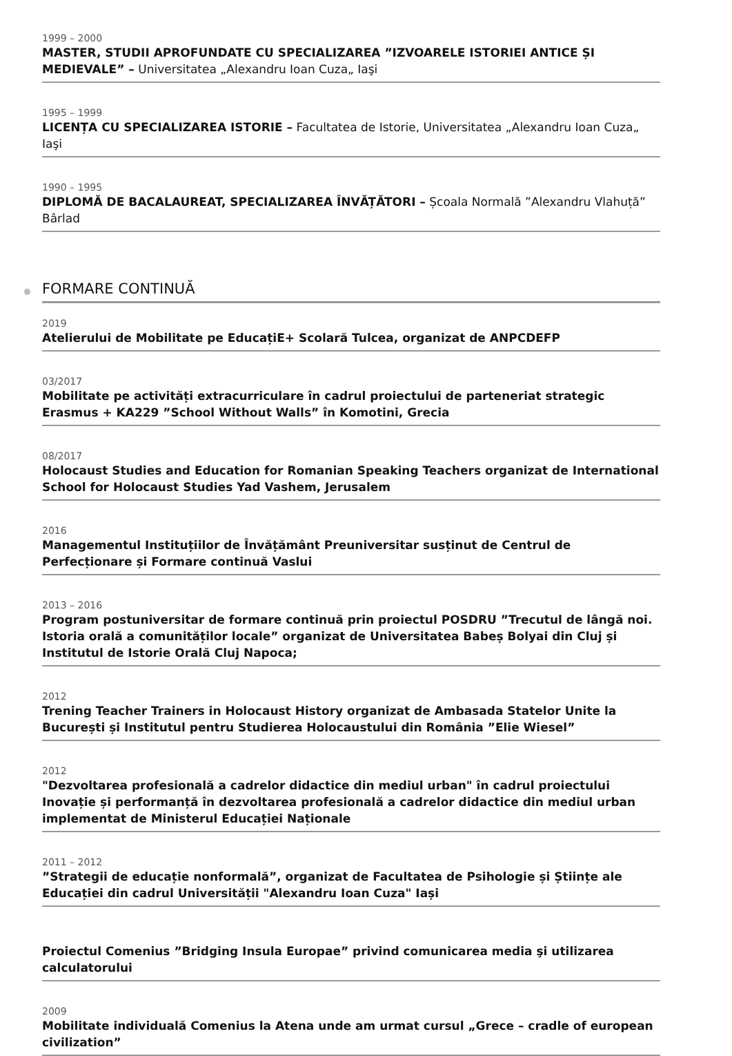1999 – 2000
MASTER, STUDII APROFUNDATE CU SPECIALIZAREA ”IZVOARELE ISTORIEI ANTICE ȘI MEDIEVALE” – Universitatea „Alexandru Ioan Cuza„ Iaşi
1995 – 1999
LICENȚA CU SPECIALIZAREA ISTORIE – Facultatea de Istorie, Universitatea „Alexandru Ioan Cuza„ Iaşi
1990 – 1995
DIPLOMĂ DE BACALAUREAT, SPECIALIZAREA ÎNVĂȚĂTORI – Școala Normală ”Alexandru Vlahuță” Bârlad
FORMARE CONTINUĂ
2019
Atelierului de Mobilitate pe EducațiE+ Scolară Tulcea, organizat de ANPCDEFP
03/2017
Mobilitate pe activități extracurriculare în cadrul proiectului de parteneriat strategic Erasmus + KA229 ”School Without Walls” în Komotini, Grecia
08/2017
Holocaust Studies and Education for Romanian Speaking Teachers organizat de International School for Holocaust Studies Yad Vashem, Jerusalem
2016
Managementul Instituțiilor de Învățământ Preuniversitar susținut de Centrul de Perfecționare și Formare continuă Vaslui
2013 – 2016
Program postuniversitar de formare continuă prin proiectul POSDRU ”Trecutul de lângă noi. Istoria orală a comunităților locale” organizat de Universitatea Babeș Bolyai din Cluj și Institutul de Istorie Orală Cluj Napoca;
2012
Trening Teacher Trainers in Holocaust History organizat de Ambasada Statelor Unite la București și Institutul pentru Studierea Holocaustului din România ”Elie Wiesel”
2012
"Dezvoltarea profesională a cadrelor didactice din mediul urban" în cadrul proiectului Inovație și performanță în dezvoltarea profesională a cadrelor didactice din mediul urban implementat de Ministerul Educației Naționale
2011 – 2012
”Strategii de educație nonformală”, organizat de Facultatea de Psihologie și Științe ale Educației din cadrul Universității "Alexandru Ioan Cuza" Iași
Proiectul Comenius ”Bridging Insula Europae” privind comunicarea media şi utilizarea calculatorului
2009
Mobilitate individuală Comenius la Atena unde am urmat cursul „Grece – cradle of european civilization”